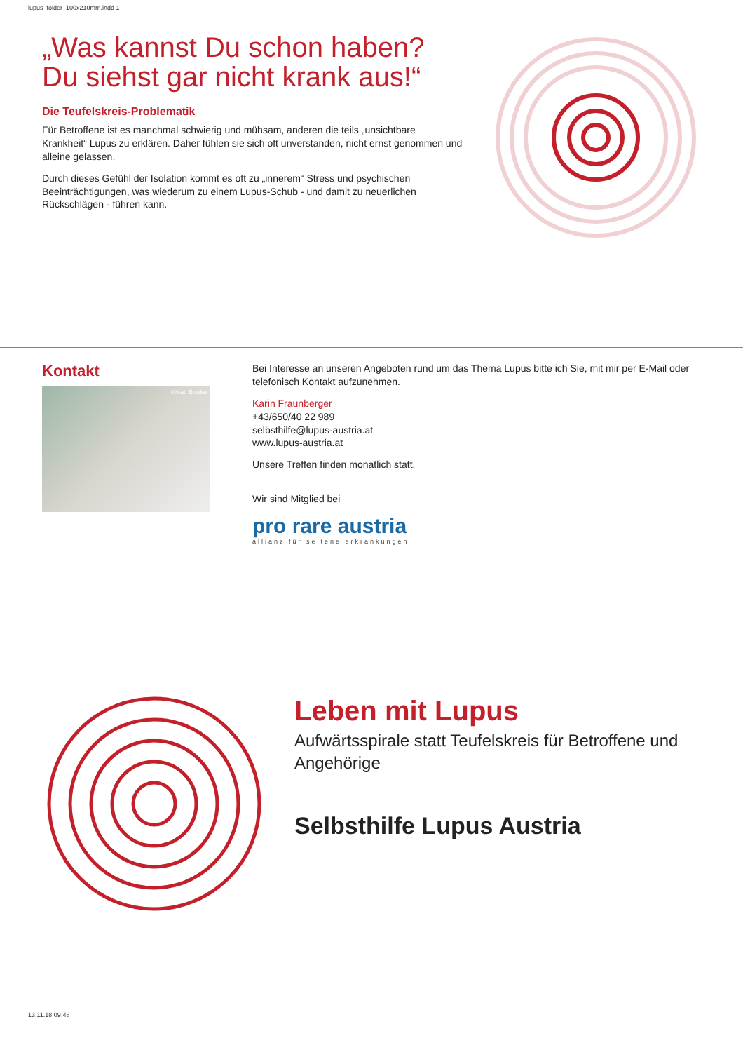lupus_folder_100x210mm.indd 1
„Was kannst Du schon haben? Du siehst gar nicht krank aus!“
Die Teufelskreis-Problematik
Für Betroffene ist es manchmal schwierig und mühsam, anderen die teils „unsichtbare Krankheit“ Lupus zu erklären. Daher fühlen sie sich oft unverstanden, nicht ernst genommen und alleine gelassen.
Durch dieses Gefühl der Isolation kommt es oft zu „innerem“ Stress und psychischen Beeinträchtigungen, was wiederum zu einem Lupus-Schub - und damit zu neuerlichen Rückschlägen - führen kann.
Kontakt
©Kati Bruder
Bei Interesse an unseren Angeboten rund um das Thema Lupus bitte ich Sie, mit mir per E-Mail oder telefonisch Kontakt aufzunehmen.
Karin Fraunberger
+43/650/40 22 989
selbsthilfe@lupus-austria.at
www.lupus-austria.at
Unsere Treffen finden monatlich statt.
Wir sind Mitglied bei
pro rare austria
allianz für seltene erkrankungen
Leben mit Lupus
Aufwärtsspirale statt Teufelskreis für Betroffene und Angehörige
Selbsthilfe Lupus Austria
13.11.18 09:48